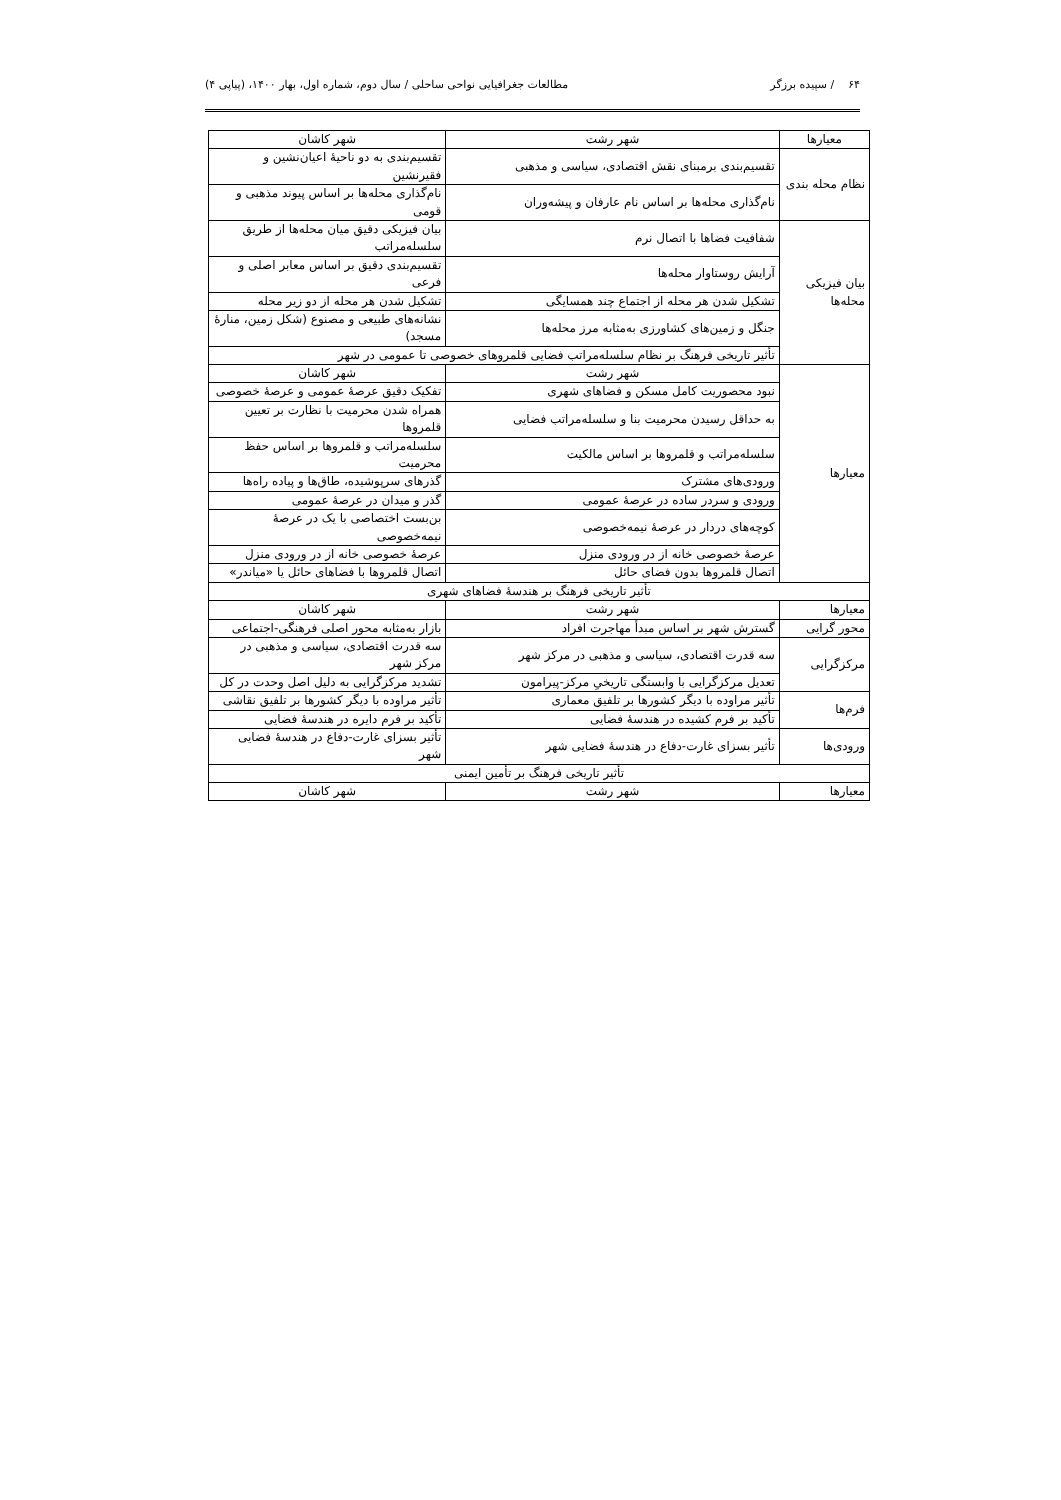۶۴ / سپیده برزگر مطالعات جغرافیایی نواحی ساحلی / سال دوم، شماره اول، بهار ۱۴۰۰، (پیاپی ۴)
| معیارها | شهر رشت | شهر کاشان |
| --- | --- | --- |
| نظام محله بندی | تقسیم‌بندی برمبنای نقش اقتصادی، سیاسی و مذهبی | تقسیم‌بندی به دو ناحیهٔ اعیان‌نشین و فقیرنشین |
| | نام‌گذاری محله‌ها بر اساس نام عارفان و پیشه‌وران | نام‌گذاری محله‌ها بر اساس پیوند مذهبی و قومی |
| بیان فیزیکی محله‌ها | شفافیت فضاها با اتصال نرم | بیان فیزیکی دقیق میان محله‌ها از طریق سلسله‌مراتب |
| | آرایش روستاوار محله‌ها | تقسیم‌بندی دقیق بر اساس معابر اصلی و فرعی |
| | تشکیل شدن هر محله از اجتماع چند همسایگی | تشکیل شدن هر محله از دو زیر محله |
| | جنگل و زمین‌های کشاورزی به‌مثابه مرز محله‌ها | نشانه‌های طبیعی و مصنوع (شکل زمین، منارهٔ مسجد) |
| | تأثیر تاریخی فرهنگ بر نظام سلسله‌مراتب فضایی قلمروهای خصوصی تا عمومی در شهر | |
| معیارها | شهر رشت | شهر کاشان |
| | نبود محصوریت کامل مسکن و فضاهای شهری | تفکیک دقیق عرصهٔ عمومی و عرصهٔ خصوصی |
| | به حداقل رسیدن محرمیت بنا و سلسله‌مراتب فضایی | همراه شدن محرمیت با نظارت بر تعیین قلمروها |
| | سلسله‌مراتب و قلمروها بر اساس مالکیت | سلسله‌مراتب و قلمروها بر اساس حفظ محرمیت |
| | ورودی‌های مشترک | گذرهای سرپوشیده، طاق‌ها و پیاده راه‌ها |
| | ورودی و سردر ساده در عرصهٔ عمومی | گذر و میدان در عرصهٔ عمومی |
| | کوچه‌های دردار در عرصهٔ نیمه‌خصوصی | بن‌بست اختصاصی با یک در عرصهٔ نیمه‌خصوصی |
| | عرصهٔ خصوصی خانه از در ورودی منزل | عرصهٔ خصوصی خانه از در ورودی منزل |
| | اتصال قلمروها بدون فضای حائل | اتصال قلمروها با فضاهای حائل یا «میاندر» |
| تأثیر تاریخی فرهنگ بر هندسهٔ فضاهای شهری | | |
| معیارها | شهر رشت | شهر کاشان |
| محور گرایی | گسترش شهر بر اساس مبدأ مهاجرت افراد | بازار به‌مثابه محور اصلی فرهنگی-اجتماعی |
| مرکزگرایی | سه قدرت اقتصادی، سیاسی و مذهبی در مرکز شهر | سه قدرت اقتصادی، سیاسی و مذهبی در مرکز شهر |
| | تعدیل مرکزگرایی با وابستگی تاریخیِ مرکز-پیرامون | تشدید مرکزگرایی به دلیل اصل وحدت در کل |
| فرم‌ها | تأثیر مراوده با دیگر کشورها بر تلفیق معماری | تأثیر مراوده با دیگر کشورها بر تلفیق نقاشی |
| | تأکید بر فرم کشیده در هندسهٔ فضایی | تأکید بر فرم دایره در هندسهٔ فضایی |
| ورودی‌ها | تأثیر بسزای غارت-دفاع در هندسهٔ فضایی شهر | تأثیر بسزای غارت-دفاع در هندسهٔ فضایی شهر |
| تأثیر تاریخی فرهنگ بر تأمین ایمنی | | |
| معیارها | شهر رشت | شهر کاشان |